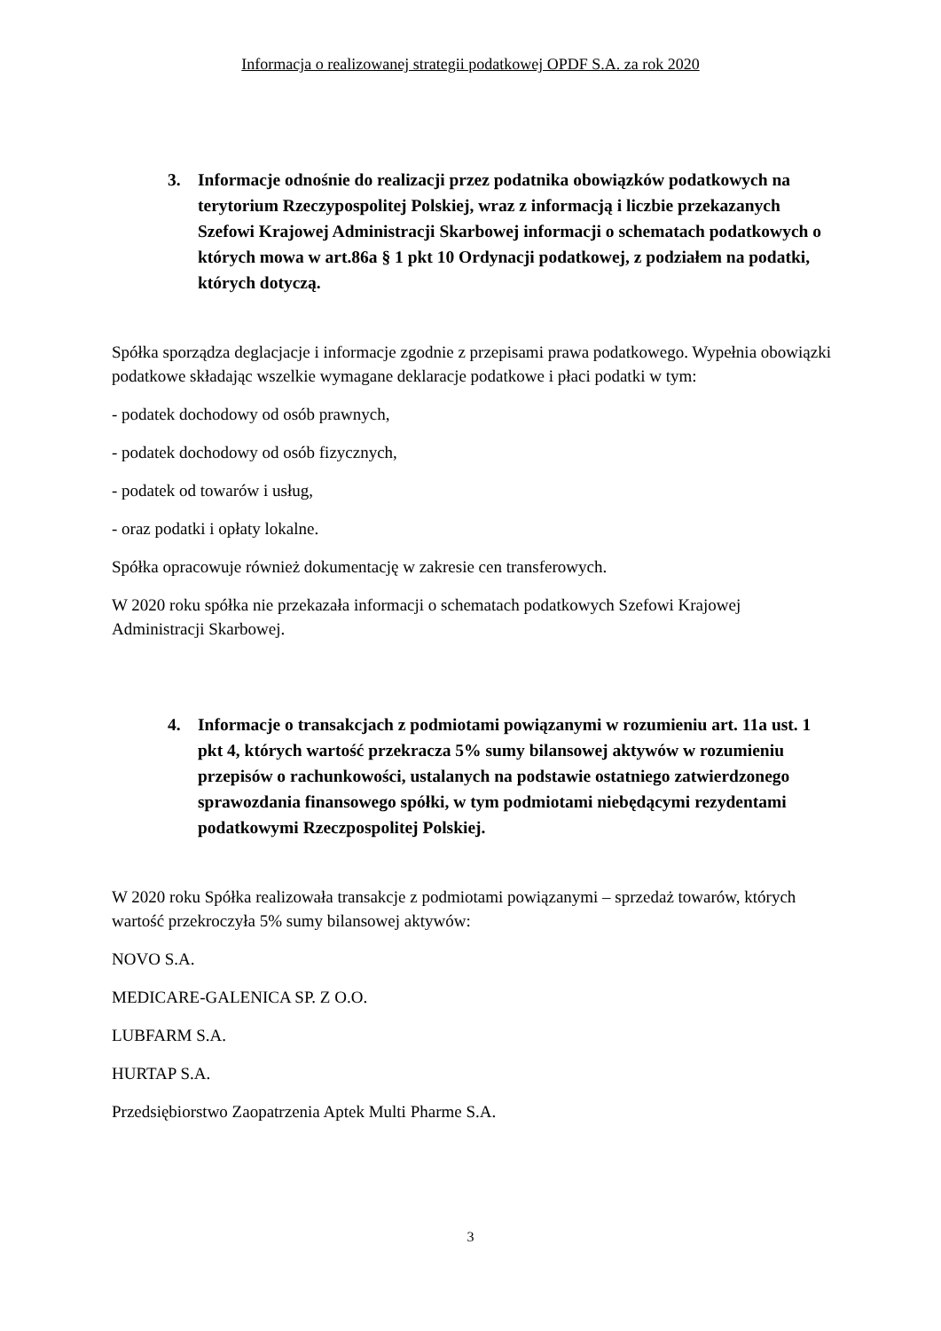Informacja o realizowanej strategii podatkowej OPDF S.A. za rok 2020
3. Informacje odnośnie do realizacji przez podatnika obowiązków podatkowych na terytorium Rzeczypospolitej Polskiej, wraz z informacją i liczbie przekazanych Szefowi Krajowej Administracji Skarbowej informacji o schematach podatkowych o których mowa w art.86a § 1 pkt 10 Ordynacji podatkowej, z podziałem na podatki, których dotyczą.
Spółka sporządza deglacjacje i informacje zgodnie z przepisami prawa podatkowego. Wypełnia obowiązki podatkowe składając wszelkie wymagane deklaracje podatkowe i płaci podatki w tym:
- podatek dochodowy od osób prawnych,
- podatek dochodowy od osób fizycznych,
- podatek od towarów i usług,
- oraz podatki i opłaty lokalne.
Spółka opracowuje również dokumentację w zakresie cen transferowych.
W 2020 roku spółka nie przekazała informacji o schematach podatkowych Szefowi Krajowej Administracji Skarbowej.
4. Informacje o transakcjach z podmiotami powiązanymi w rozumieniu art. 11a ust. 1 pkt 4, których wartość przekracza 5% sumy bilansowej aktywów w rozumieniu przepisów o rachunkowości, ustalanych na podstawie ostatniego zatwierdzonego sprawozdania finansowego spółki, w tym podmiotami niebędącymi rezydentami podatkowymi Rzeczpospolitej Polskiej.
W 2020 roku Spółka realizowała transakcje z podmiotami powiązanymi – sprzedaż towarów, których wartość przekroczyła 5% sumy bilansowej aktywów:
NOVO S.A.
MEDICARE-GALENICA SP. Z O.O.
LUBFARM S.A.
HURTAP S.A.
Przedsiębiorstwo Zaopatrzenia Aptek Multi Pharme S.A.
3